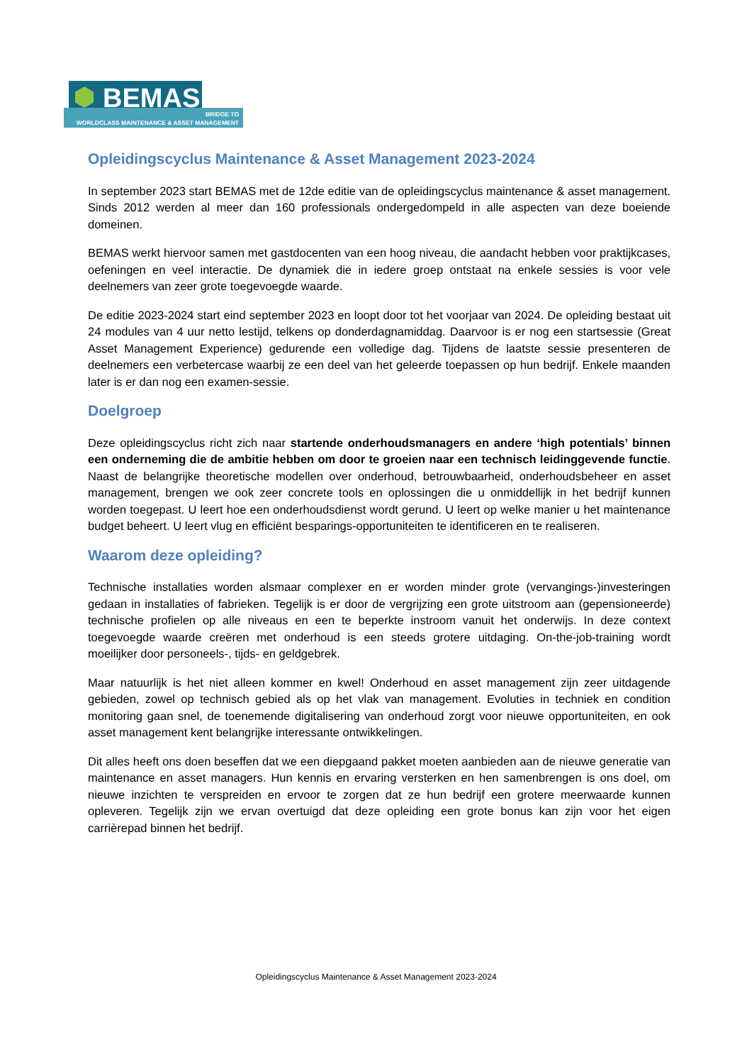BEMAS
BRIDGE TO
WORLDCLASS MAINTENANCE & ASSET MANAGEMENT
Opleidingscyclus Maintenance & Asset Management 2023-2024
In september 2023 start BEMAS met de 12de editie van de opleidingscyclus maintenance & asset management. Sinds 2012 werden al meer dan 160 professionals ondergedompeld in alle aspecten van deze boeiende domeinen.
BEMAS werkt hiervoor samen met gastdocenten van een hoog niveau, die aandacht hebben voor praktijkcases, oefeningen en veel interactie. De dynamiek die in iedere groep ontstaat na enkele sessies is voor vele deelnemers van zeer grote toegevoegde waarde.
De editie 2023-2024 start eind september 2023 en loopt door tot het voorjaar van 2024. De opleiding bestaat uit 24 modules van 4 uur netto lestijd, telkens op donderdagnamiddag. Daarvoor is er nog een startsessie (Great Asset Management Experience) gedurende een volledige dag. Tijdens de laatste sessie presenteren de deelnemers een verbetercase waarbij ze een deel van het geleerde toepassen op hun bedrijf. Enkele maanden later is er dan nog een examen-sessie.
Doelgroep
Deze opleidingscyclus richt zich naar startende onderhoudsmanagers en andere ‘high potentials’ binnen een onderneming die de ambitie hebben om door te groeien naar een technisch leidinggevende functie. Naast de belangrijke theoretische modellen over onderhoud, betrouwbaarheid, onderhoudsbeheer en asset management, brengen we ook zeer concrete tools en oplossingen die u onmiddellijk in het bedrijf kunnen worden toegepast. U leert hoe een onderhoudsdienst wordt gerund. U leert op welke manier u het maintenance budget beheert. U leert vlug en efficiënt besparings-opportuniteiten te identificeren en te realiseren.
Waarom deze opleiding?
Technische installaties worden alsmaar complexer en er worden minder grote (vervangings-)investeringen gedaan in installaties of fabrieken. Tegelijk is er door de vergrijzing een grote uitstroom aan (gepensioneerde) technische profielen op alle niveaus en een te beperkte instroom vanuit het onderwijs. In deze context toegevoegde waarde creëren met onderhoud is een steeds grotere uitdaging. On-the-job-training wordt moeilijker door personeels-, tijds- en geldgebrek.
Maar natuurlijk is het niet alleen kommer en kwel! Onderhoud en asset management zijn zeer uitdagende gebieden, zowel op technisch gebied als op het vlak van management. Evoluties in techniek en condition monitoring gaan snel, de toenemende digitalisering van onderhoud zorgt voor nieuwe opportuniteiten, en ook asset management kent belangrijke interessante ontwikkelingen.
Dit alles heeft ons doen beseffen dat we een diepgaand pakket moeten aanbieden aan de nieuwe generatie van maintenance en asset managers. Hun kennis en ervaring versterken en hen samenbrengen is ons doel, om nieuwe inzichten te verspreiden en ervoor te zorgen dat ze hun bedrijf een grotere meerwaarde kunnen opleveren. Tegelijk zijn we ervan overtuigd dat deze opleiding een grote bonus kan zijn voor het eigen carrièrepad binnen het bedrijf.
Opleidingscyclus Maintenance & Asset Management 2023-2024